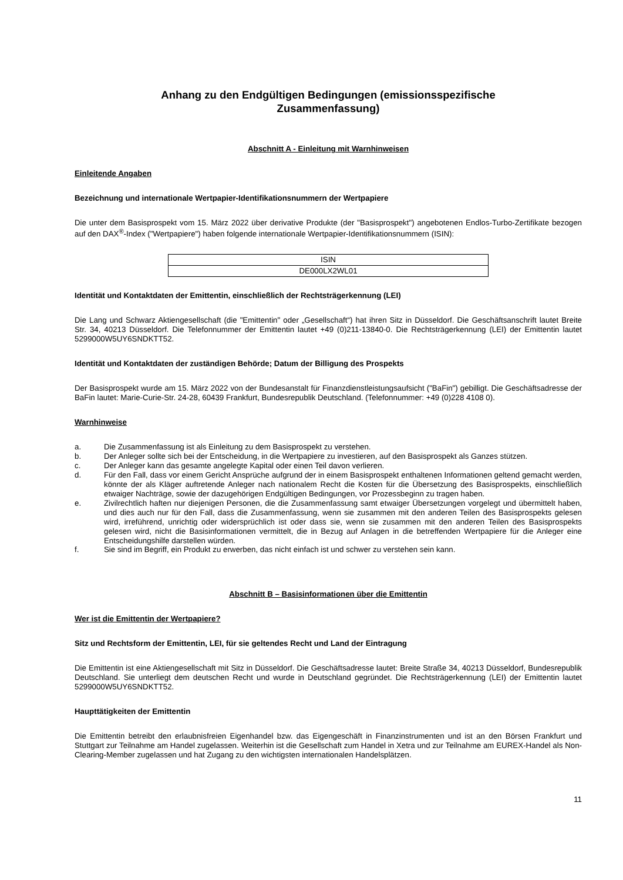Anhang zu den Endgültigen Bedingungen (emissionsspezifische
Zusammenfassung)
Abschnitt A - Einleitung mit Warnhinweisen
Einleitende Angaben
Bezeichnung und internationale Wertpapier-Identifikationsnummern der Wertpapiere
Die unter dem Basisprospekt vom 15. März 2022 über derivative Produkte (der "Basisprospekt") angebotenen Endlos-Turbo-Zertifikate bezogen auf den DAX<sup>®</sup>-Index ("Wertpapiere") haben folgende internationale Wertpapier-Identifikationsnummern (ISIN):
| ISIN |
| DE000LX2WL01 |
Identität und Kontaktdaten der Emittentin, einschließlich der Rechtsträgerkennung (LEI)
Die Lang und Schwarz Aktiengesellschaft (die "Emittentin" oder „Gesellschaft“) hat ihren Sitz in Düsseldorf. Die Geschäftsanschrift lautet Breite Str. 34, 40213 Düsseldorf. Die Telefonnummer der Emittentin lautet +49 (0)211-13840-0. Die Rechtsträgerkennung (LEI) der Emittentin lautet 5299000W5UY6SNDKTT52.
Identität und Kontaktdaten der zuständigen Behörde; Datum der Billigung des Prospekts
Der Basisprospekt wurde am 15. März 2022 von der Bundesanstalt für Finanzdienstleistungsaufsicht ("BaFin") gebilligt. Die Geschäftsadresse der BaFin lautet: Marie-Curie-Str. 24-28, 60439 Frankfurt, Bundesrepublik Deutschland. (Telefonnummer: +49 (0)228 4108 0).
Warnhinweise
a. Die Zusammenfassung ist als Einleitung zu dem Basisprospekt zu verstehen.
b. Der Anleger sollte sich bei der Entscheidung, in die Wertpapiere zu investieren, auf den Basisprospekt als Ganzes stützen.
c. Der Anleger kann das gesamte angelegte Kapital oder einen Teil davon verlieren.
d. Für den Fall, dass vor einem Gericht Ansprüche aufgrund der in einem Basisprospekt enthaltenen Informationen geltend gemacht werden, könnte der als Kläger auftretende Anleger nach nationalem Recht die Kosten für die Übersetzung des Basisprospekts, einschließlich etwaiger Nachträge, sowie der dazugehörigen Endgültigen Bedingungen, vor Prozessbeginn zu tragen haben.
e. Zivilrechtlich haften nur diejenigen Personen, die die Zusammenfassung samt etwaiger Übersetzungen vorgelegt und übermittelt haben, und dies auch nur für den Fall, dass die Zusammenfassung, wenn sie zusammen mit den anderen Teilen des Basisprospekts gelesen wird, irreführend, unrichtig oder widersprüchlich ist oder dass sie, wenn sie zusammen mit den anderen Teilen des Basisprospekts gelesen wird, nicht die Basisinformationen vermittelt, die in Bezug auf Anlagen in die betreffenden Wertpapiere für die Anleger eine Entscheidungshilfe darstellen würden.
f. Sie sind im Begriff, ein Produkt zu erwerben, das nicht einfach ist und schwer zu verstehen sein kann.
Abschnitt B – Basisinformationen über die Emittentin
Wer ist die Emittentin der Wertpapiere?
Sitz und Rechtsform der Emittentin, LEI, für sie geltendes Recht und Land der Eintragung
Die Emittentin ist eine Aktiengesellschaft mit Sitz in Düsseldorf. Die Geschäftsadresse lautet: Breite Straße 34, 40213 Düsseldorf, Bundesrepublik Deutschland. Sie unterliegt dem deutschen Recht und wurde in Deutschland gegründet. Die Rechtsträgerkennung (LEI) der Emittentin lautet 5299000W5UY6SNDKTT52.
Haupttätigkeiten der Emittentin
Die Emittentin betreibt den erlaubnisfreien Eigenhandel bzw. das Eigengeschäft in Finanzinstrumenten und ist an den Börsen Frankfurt und Stuttgart zur Teilnahme am Handel zugelassen. Weiterhin ist die Gesellschaft zum Handel in Xetra und zur Teilnahme am EUREX-Handel als Non-Clearing-Member zugelassen und hat Zugang zu den wichtigsten internationalen Handelsplätzen.
11